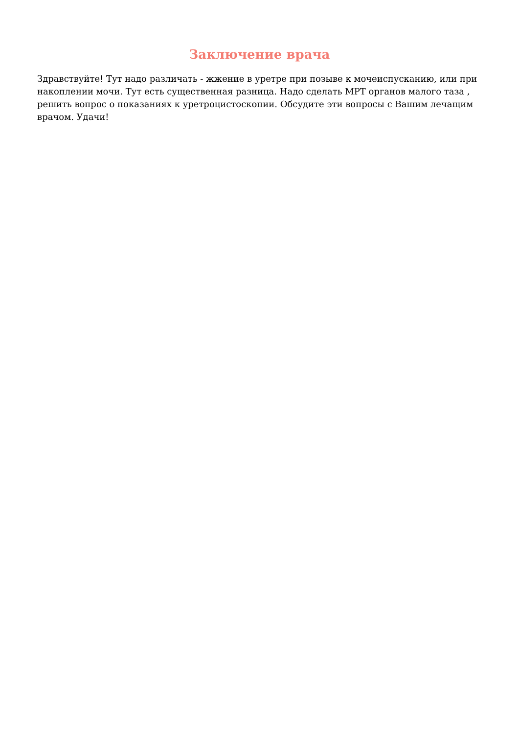Заключение врача
Здравствуйте! Тут надо различать - жжение в уретре при позыве к мочеиспусканию, или при накоплении мочи. Тут есть существенная разница. Надо сделать МРТ органов малого таза , решить вопрос о показаниях к уретроцистоскопии. Обсудите эти вопросы с Вашим лечащим врачом. Удачи!